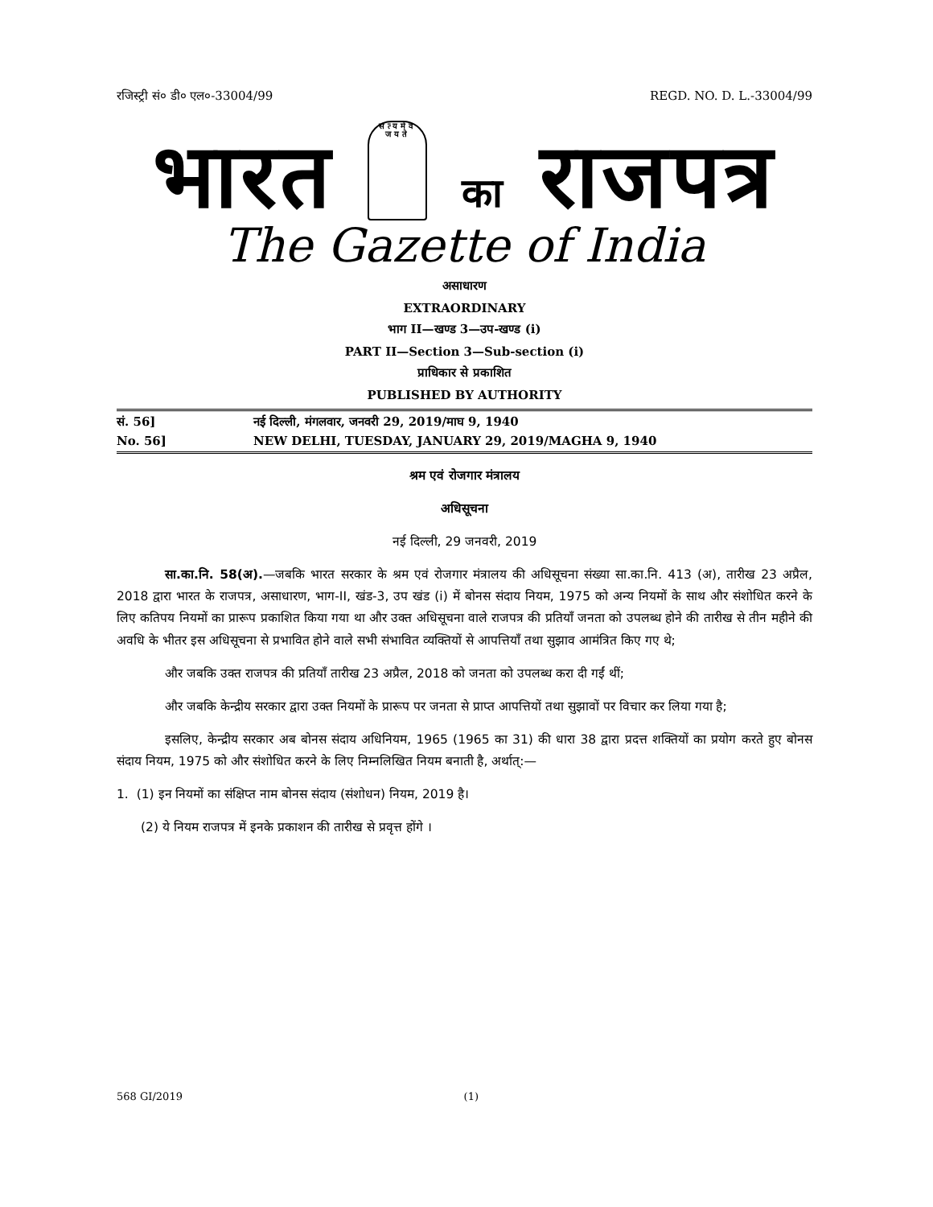रजिस्ट्री सं० डी० एल०-33004/99 REGD. NO. D. L.-33004/99
भारत सत्यमेव जयते का राजपत्र
The Gazette of India
असाधारण
EXTRAORDINARY
भाग II—खण्ड 3—उप-खण्ड (i)
PART II—Section 3—Sub-section (i)
प्राधिकार से प्रकाशित
PUBLISHED BY AUTHORITY
सं. 56] नई दिल्ली, मंगलवार, जनवरी 29, 2019/माघ 9, 1940
No. 56] NEW DELHI, TUESDAY, JANUARY 29, 2019/MAGHA 9, 1940
श्रम एवं रोजगार मंत्रालय
अधिसूचना
नई दिल्ली, 29 जनवरी, 2019
सा.का.नि. 58(अ).—जबकि भारत सरकार के श्रम एवं रोजगार मंत्रालय की अधिसूचना संख्या सा.का.नि. 413 (अ), तारीख 23 अप्रैल, 2018 द्वारा भारत के राजपत्र, असाधारण, भाग-II, खंड-3, उप खंड (i) में बोनस संदाय नियम, 1975 को अन्य नियमों के साथ और संशोधित करने के लिए कतिपय नियमों का प्रारूप प्रकाशित किया गया था और उक्त अधिसूचना वाले राजपत्र की प्रतियाँ जनता को उपलब्ध होने की तारीख से तीन महीने की अवधि के भीतर इस अधिसूचना से प्रभावित होने वाले सभी संभावित व्यक्तियों से आपत्तियाँ तथा सुझाव आमंत्रित किए गए थे;
और जबकि उक्त राजपत्र की प्रतियाँ तारीख 23 अप्रैल, 2018 को जनता को उपलब्ध करा दी गईं थीं;
और जबकि केन्द्रीय सरकार द्वारा उक्त नियमों के प्रारूप पर जनता से प्राप्त आपत्तियों तथा सुझावों पर विचार कर लिया गया है;
इसलिए, केन्द्रीय सरकार अब बोनस संदाय अधिनियम, 1965 (1965 का 31) की धारा 38 द्वारा प्रदत्त शक्तियों का प्रयोग करते हुए बोनस संदाय नियम, 1975 को और संशोधित करने के लिए निम्नलिखित नियम बनाती है, अर्थात्:—
1. (1) इन नियमों का संक्षिप्त नाम बोनस संदाय (संशोधन) नियम, 2019 है।
(2) ये नियम राजपत्र में इनके प्रकाशन की तारीख से प्रवृत्त होंगे ।
568 GI/2019 (1)